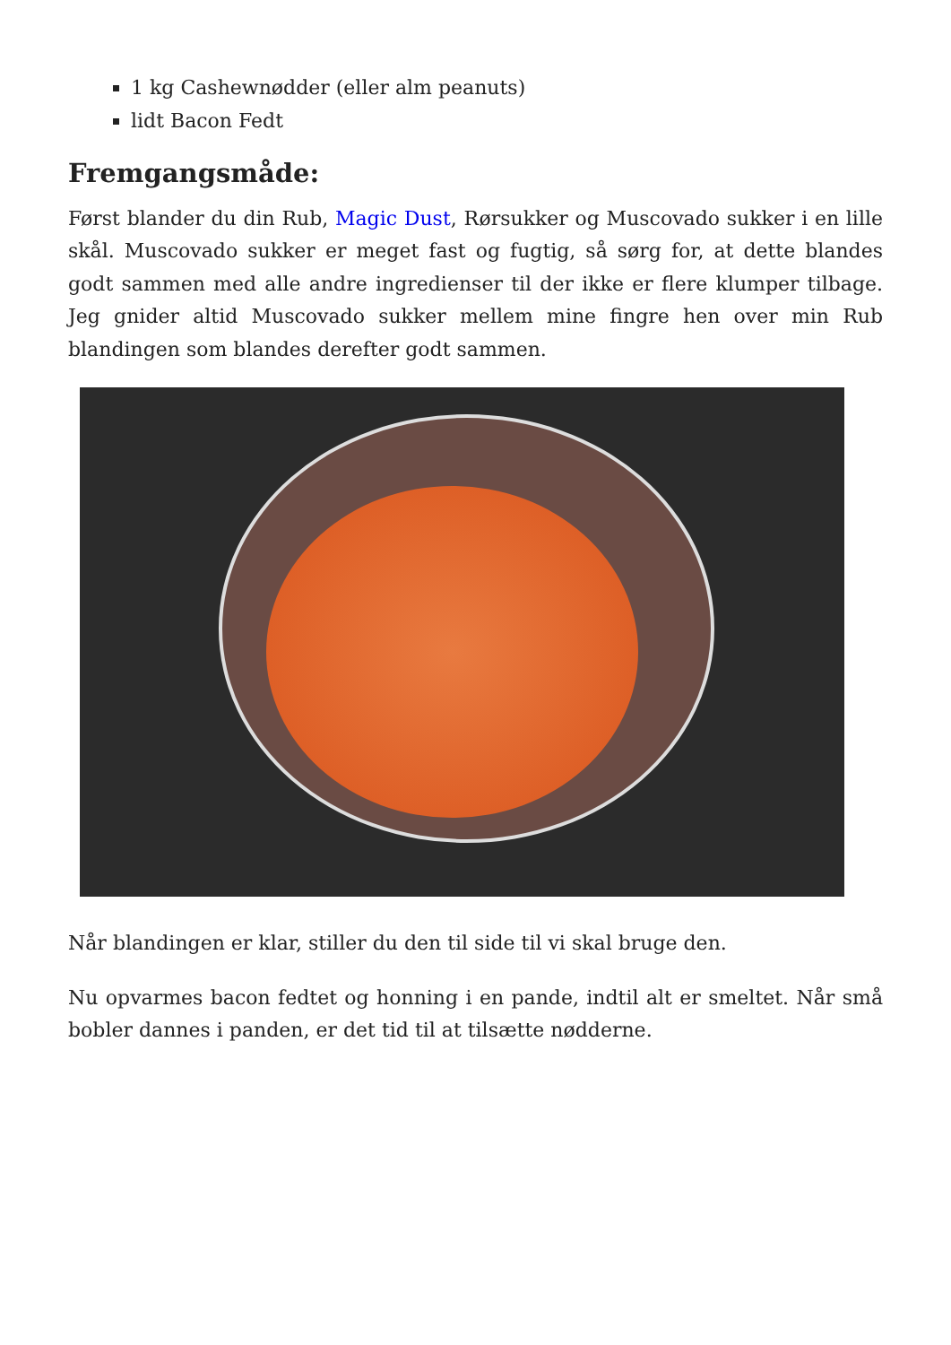1 kg Cashewnødder (eller alm peanuts)
lidt Bacon Fedt
Fremgangsmåde:
Først blander du din Rub, Magic Dust, Rørsukker og Muscovado sukker i en lille skål. Muscovado sukker er meget fast og fugtig, så sørg for, at dette blandes godt sammen med alle andre ingredienser til der ikke er flere klumper tilbage. Jeg gnider altid Muscovado sukker mellem mine fingre hen over min Rub blandingen som blandes derefter godt sammen.
Når blandingen er klar, stiller du den til side til vi skal bruge den.
Nu opvarmes bacon fedtet og honning i en pande, indtil alt er smeltet. Når små bobler dannes i panden, er det tid til at tilsætte nødderne.